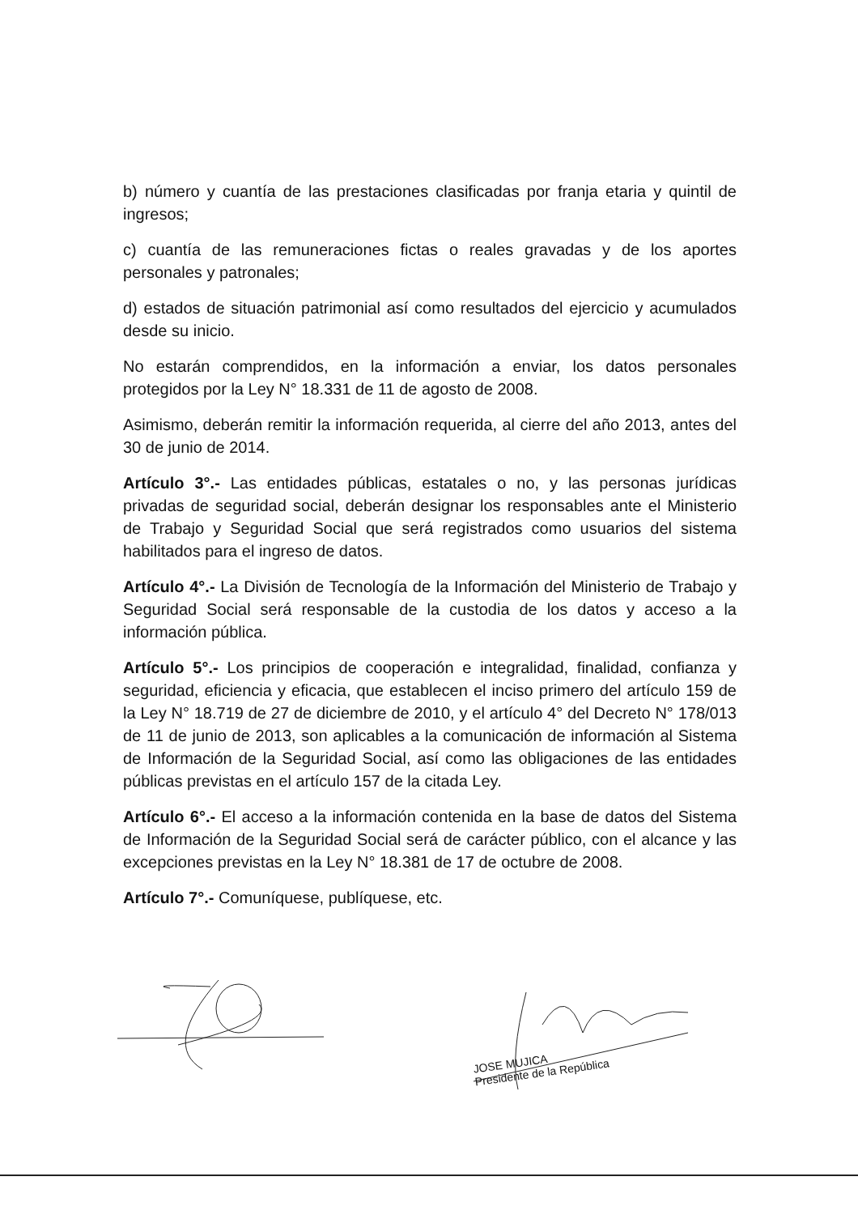b) número y cuantía de las prestaciones clasificadas por franja etaria y quintil de ingresos;
c) cuantía de las remuneraciones fictas o reales gravadas y de los aportes personales y patronales;
d) estados de situación patrimonial así como resultados del ejercicio y acumulados desde su inicio.
No estarán comprendidos, en la información a enviar, los datos personales protegidos por la Ley N° 18.331 de 11 de agosto de 2008.
Asimismo, deberán remitir la información requerida, al cierre del año 2013, antes del 30 de junio de 2014.
Artículo 3°.- Las entidades públicas, estatales o no, y las personas jurídicas privadas de seguridad social, deberán designar los responsables ante el Ministerio de Trabajo y Seguridad Social que será registrados como usuarios del sistema habilitados para el ingreso de datos.
Artículo 4°.- La División de Tecnología de la Información del Ministerio de Trabajo y Seguridad Social será responsable de la custodia de los datos y acceso a la información pública.
Artículo 5°.- Los principios de cooperación e integralidad, finalidad, confianza y seguridad, eficiencia y eficacia, que establecen el inciso primero del artículo 159 de la Ley N° 18.719 de 27 de diciembre de 2010, y el artículo 4° del Decreto N° 178/013 de 11 de junio de 2013, son aplicables a la comunicación de información al Sistema de Información de la Seguridad Social, así como las obligaciones de las entidades públicas previstas en el artículo 157 de la citada Ley.
Artículo 6°.- El acceso a la información contenida en la base de datos del Sistema de Información de la Seguridad Social será de carácter público, con el alcance y las excepciones previstas en la Ley N° 18.381 de 17 de octubre de 2008.
Artículo 7°.- Comuníquese, publíquese, etc.
JOSE MUJICA
Presidente de la República